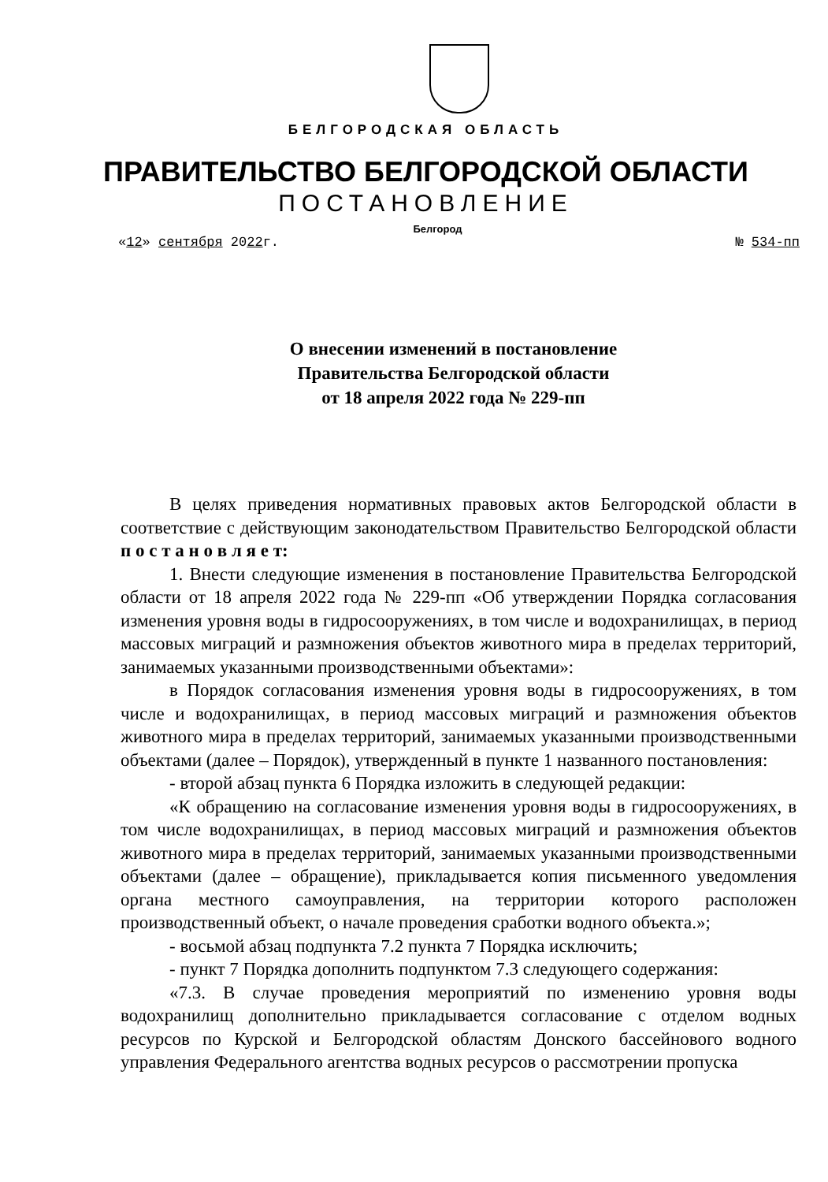БЕЛГОРОДСКАЯ ОБЛАСТЬ
ПРАВИТЕЛЬСТВО БЕЛГОРОДСКОЙ ОБЛАСТИ
ПОСТАНОВЛЕНИЕ
Белгород
«12» сентября 2022г. № 534-пп
О внесении изменений в постановление
Правительства Белгородской области
от 18 апреля 2022 года № 229-пп
В целях приведения нормативных правовых актов Белгородской области в соответствие с действующим законодательством Правительство Белгородской области п о с т а н о в л я е т:
1. Внести следующие изменения в постановление Правительства Белгородской области от 18 апреля 2022 года № 229-пп «Об утверждении Порядка согласования изменения уровня воды в гидросооружениях, в том числе и водохранилищах, в период массовых миграций и размножения объектов животного мира в пределах территорий, занимаемых указанными производственными объектами»:
в Порядок согласования изменения уровня воды в гидросооружениях, в том числе и водохранилищах, в период массовых миграций и размножения объектов животного мира в пределах территорий, занимаемых указанными производственными объектами (далее – Порядок), утвержденный в пункте 1 названного постановления:
- второй абзац пункта 6 Порядка изложить в следующей редакции:
«К обращению на согласование изменения уровня воды в гидросооружениях, в том числе водохранилищах, в период массовых миграций и размножения объектов животного мира в пределах территорий, занимаемых указанными производственными объектами (далее – обращение), прикладывается копия письменного уведомления органа местного самоуправления, на территории которого расположен производственный объект, о начале проведения сработки водного объекта.»;
- восьмой абзац подпункта 7.2 пункта 7 Порядка исключить;
- пункт 7 Порядка дополнить подпунктом 7.3 следующего содержания:
«7.3. В случае проведения мероприятий по изменению уровня воды водохранилищ дополнительно прикладывается согласование с отделом водных ресурсов по Курской и Белгородской областям Донского бассейнового водного управления Федерального агентства водных ресурсов о рассмотрении пропуска